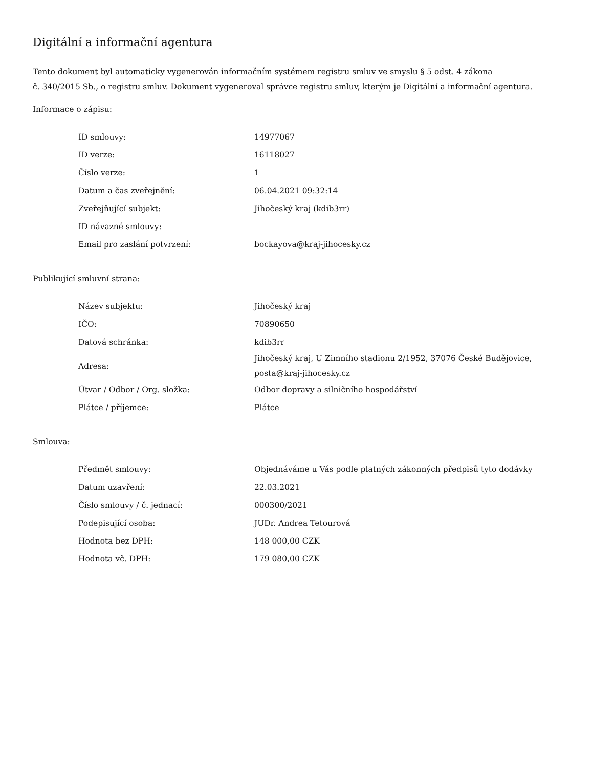Digitální a informační agentura
Tento dokument byl automaticky vygenerován informačním systémem registru smluv ve smyslu § 5 odst. 4 zákona
č. 340/2015 Sb., o registru smluv. Dokument vygeneroval správce registru smluv, kterým je Digitální a informační agentura.
Informace o zápisu:
| ID smlouvy: | 14977067 |
| ID verze: | 16118027 |
| Číslo verze: | 1 |
| Datum a čas zveřejnění: | 06.04.2021 09:32:14 |
| Zveřejňující subjekt: | Jihočeský kraj (kdib3rr) |
| ID návazné smlouvy: | |
| Email pro zaslání potvrzení: | bockayova@kraj-jihocesky.cz |
Publikující smluvní strana:
| Název subjektu: | Jihočeský kraj |
| IČO: | 70890650 |
| Datová schránka: | kdib3rr |
| Adresa: | Jihočeský kraj, U Zimního stadionu 2/1952, 37076 České Budějovice, posta@kraj-jihocesky.cz |
| Útvar / Odbor / Org. složka: | Odbor dopravy a silničního hospodářství |
| Plátce / příjemce: | Plátce |
Smlouva:
| Předmět smlouvy: | Objednáváme u Vás podle platných zákonných předpisů tyto dodávky |
| Datum uzavření: | 22.03.2021 |
| Číslo smlouvy / č. jednací: | 000300/2021 |
| Podepisující osoba: | JUDr. Andrea Tetourová |
| Hodnota bez DPH: | 148 000,00 CZK |
| Hodnota vč. DPH: | 179 080,00 CZK |